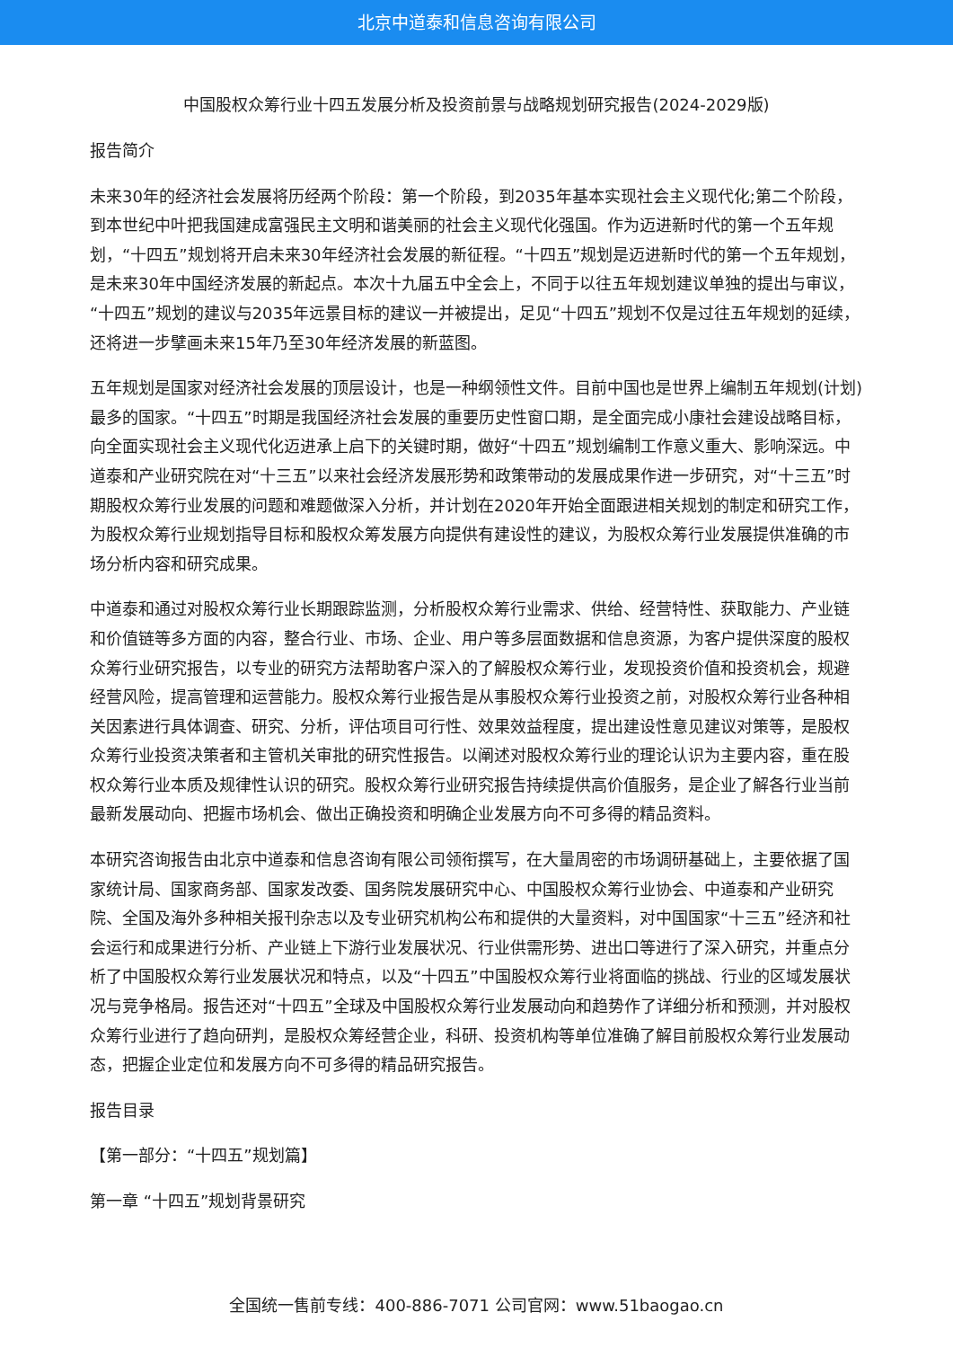北京中道泰和信息咨询有限公司
中国股权众筹行业十四五发展分析及投资前景与战略规划研究报告(2024-2029版)
报告简介
未来30年的经济社会发展将历经两个阶段：第一个阶段，到2035年基本实现社会主义现代化;第二个阶段，到本世纪中叶把我国建成富强民主文明和谐美丽的社会主义现代化强国。作为迈进新时代的第一个五年规划，“十四五”规划将开启未来30年经济社会发展的新征程。“十四五”规划是迈进新时代的第一个五年规划，是未来30年中国经济发展的新起点。本次十九届五中全会上，不同于以往五年规划建议单独的提出与审议，“十四五”规划的建议与2035年远景目标的建议一并被提出，足见“十四五”规划不仅是过往五年规划的延续，还将进一步擘画未来15年乃至30年经济发展的新蓝图。
五年规划是国家对经济社会发展的顶层设计，也是一种纲领性文件。目前中国也是世界上编制五年规划(计划)最多的国家。“十四五”时期是我国经济社会发展的重要历史性窗口期，是全面完成小康社会建设战略目标，向全面实现社会主义现代化迈进承上启下的关键时期，做好“十四五”规划编制工作意义重大、影响深远。中道泰和产业研究院在对“十三五”以来社会经济发展形势和政策带动的发展成果作进一步研究，对“十三五”时期股权众筹行业发展的问题和难题做深入分析，并计划在2020年开始全面跟进相关规划的制定和研究工作，为股权众筹行业规划指导目标和股权众筹发展方向提供有建设性的建议，为股权众筹行业发展提供准确的市场分析内容和研究成果。
中道泰和通过对股权众筹行业长期跟踪监测，分析股权众筹行业需求、供给、经营特性、获取能力、产业链和价值链等多方面的内容，整合行业、市场、企业、用户等多层面数据和信息资源，为客户提供深度的股权众筹行业研究报告，以专业的研究方法帮助客户深入的了解股权众筹行业，发现投资价值和投资机会，规避经营风险，提高管理和运营能力。股权众筹行业报告是从事股权众筹行业投资之前，对股权众筹行业各种相关因素进行具体调查、研究、分析，评估项目可行性、效果效益程度，提出建设性意见建议对策等，是股权众筹行业投资决策者和主管机关审批的研究性报告。以阐述对股权众筹行业的理论认识为主要内容，重在股权众筹行业本质及规律性认识的研究。股权众筹行业研究报告持续提供高价值服务，是企业了解各行业当前最新发展动向、把握市场机会、做出正确投资和明确企业发展方向不可多得的精品资料。
本研究咨询报告由北京中道泰和信息咨询有限公司领衔撰写，在大量周密的市场调研基础上，主要依据了国家统计局、国家商务部、国家发改委、国务院发展研究中心、中国股权众筹行业协会、中道泰和产业研究院、全国及海外多种相关报刊杂志以及专业研究机构公布和提供的大量资料，对中国国家“十三五”经济和社会运行和成果进行分析、产业链上下游行业发展状况、行业供需形势、进出口等进行了深入研究，并重点分析了中国股权众筹行业发展状况和特点，以及“十四五”中国股权众筹行业将面临的挑战、行业的区域发展状况与竞争格局。报告还对“十四五”全球及中国股权众筹行业发展动向和趋势作了详细分析和预测，并对股权众筹行业进行了趋向研判，是股权众筹经营企业，科研、投资机构等单位准确了解目前股权众筹行业发展动态，把握企业定位和发展方向不可多得的精品研究报告。
报告目录
【第一部分：“十四五”规划篇】
第一章 “十四五”规划背景研究
全国统一售前专线：400-886-7071 公司官网：www.51baogao.cn